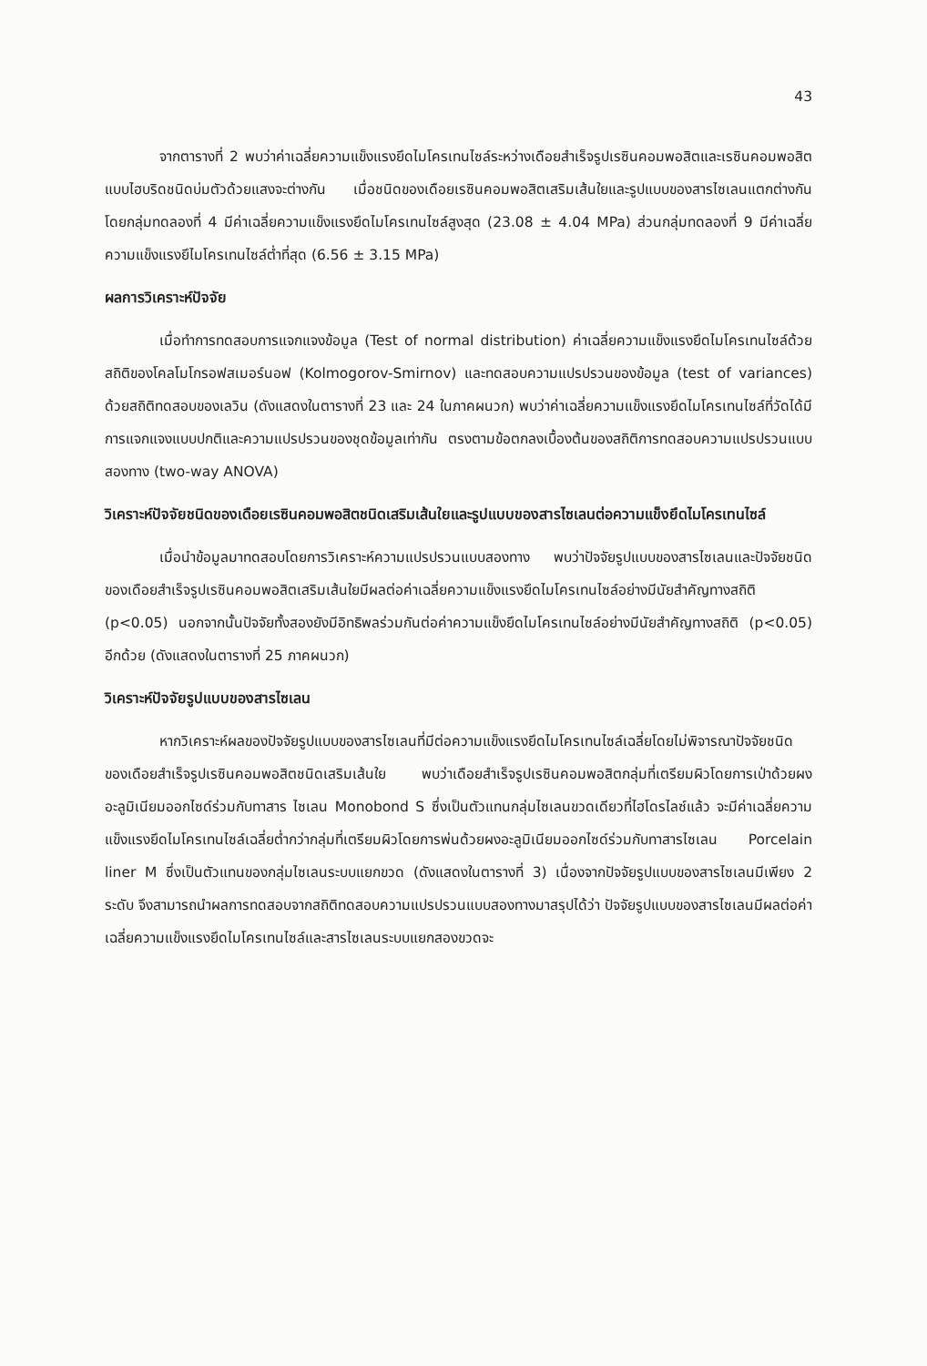43
จากตารางที่ 2 พบว่าค่าเฉลี่ยความแข็งแรงยึดไมโครเทนไซล์ระหว่างเดือยสำเร็จรูปเรซินคอมพอสิตและเรซินคอมพอสิตแบบไฮบริดชนิดบ่มตัวด้วยแสงจะต่างกัน เมื่อชนิดของเดือยเรซินคอมพอสิตเสริมเส้นใยและรูปแบบของสารไซเลนแตกต่างกัน โดยกลุ่มทดลองที่ 4 มีค่าเฉลี่ยความแข็งแรงยึดไมโครเทนไซล์สูงสุด (23.08 ± 4.04 MPa) ส่วนกลุ่มทดลองที่ 9 มีค่าเฉลี่ยความแข็งแรงยึไมโครเทนไซล์ต่ำที่สุด (6.56 ± 3.15 MPa)
ผลการวิเคราะห์ปัจจัย
เมื่อทำการทดสอบการแจกแจงข้อมูล (Test of normal distribution) ค่าเฉลี่ยความแข็งแรงยึดไมโครเทนไซล์ด้วยสถิติของโคลโมโกรอฟสเมอร์นอฟ (Kolmogorov-Smirnov) และทดสอบความแปรปรวนของข้อมูล (test of variances) ด้วยสถิติทดสอบของเลวิน (ดังแสดงในตารางที่ 23 และ 24 ในภาคผนวก) พบว่าค่าเฉลี่ยความแข็งแรงยึดไมโครเทนไซล์ที่วัดได้มีการแจกแจงแบบปกติและความแปรปรวนของชุดข้อมูลเท่ากัน ตรงตามข้อตกลงเบื้องต้นของสถิติการทดสอบความแปรปรวนแบบสองทาง (two-way ANOVA)
วิเคราะห์ปัจจัยชนิดของเดือยเรซินคอมพอสิตชนิดเสริมเส้นใยและรูปแบบของสารไซเลนต่อความแข็งยึดไมโครเทนไซล์
เมื่อนำข้อมูลมาทดสอบโดยการวิเคราะห์ความแปรปรวนแบบสองทาง พบว่าปัจจัยรูปแบบของสารไซเลนและปัจจัยชนิดของเดือยสำเร็จรูปเรซินคอมพอสิตเสริมเส้นใยมีผลต่อค่าเฉลี่ยความแข็งแรงยึดไมโครเทนไซล์อย่างมีนัยสำคัญทางสถิติ (p<0.05) นอกจากนั้นปัจจัยทั้งสองยังมีอิทธิพลร่วมกันต่อค่าความแข็งยึดไมโครเทนไซล์อย่างมีนัยสำคัญทางสถิติ (p<0.05) อีกด้วย (ดังแสดงในตารางที่ 25 ภาคผนวก)
วิเคราะห์ปัจจัยรูปแบบของสารไซเลน
หากวิเคราะห์ผลของปัจจัยรูปแบบของสารไซเลนที่มีต่อความแข็งแรงยึดไมโครเทนไซล์เฉลี่ยโดยไม่พิจารณาปัจจัยชนิดของเดือยสำเร็จรูปเรซินคอมพอสิตชนิดเสริมเส้นใย พบว่าเดือยสำเร็จรูปเรซินคอมพอสิตกลุ่มที่เตรียมผิวโดยการเป่าด้วยผงอะลูมิเนียมออกไซด์ร่วมกับทาสาร ไซเลน Monobond S ซึ่งเป็นตัวแทนกลุ่มไซเลนขวดเดียวที่ไฮโดรไลซ์แล้ว จะมีค่าเฉลี่ยความแข็งแรงยึดไมโครเทนไซล์เฉลี่ยต่ำกว่ากลุ่มที่เตรียมผิวโดยการพ่นด้วยผงอะลูมิเนียมออกไซด์ร่วมกับทาสารไซเลน Porcelain liner M ซึ่งเป็นตัวแทนของกลุ่มไซเลนระบบแยกขวด (ดังแสดงในตารางที่ 3) เนื่องจากปัจจัยรูปแบบของสารไซเลนมีเพียง 2 ระดับ จึงสามารถนำผลการทดสอบจากสถิติทดสอบความแปรปรวนแบบสองทางมาสรุปได้ว่า ปัจจัยรูปแบบของสารไซเลนมีผลต่อค่าเฉลี่ยความแข็งแรงยึดไมโครเทนไซล์และสารไซเลนระบบแยกสองขวดจะ